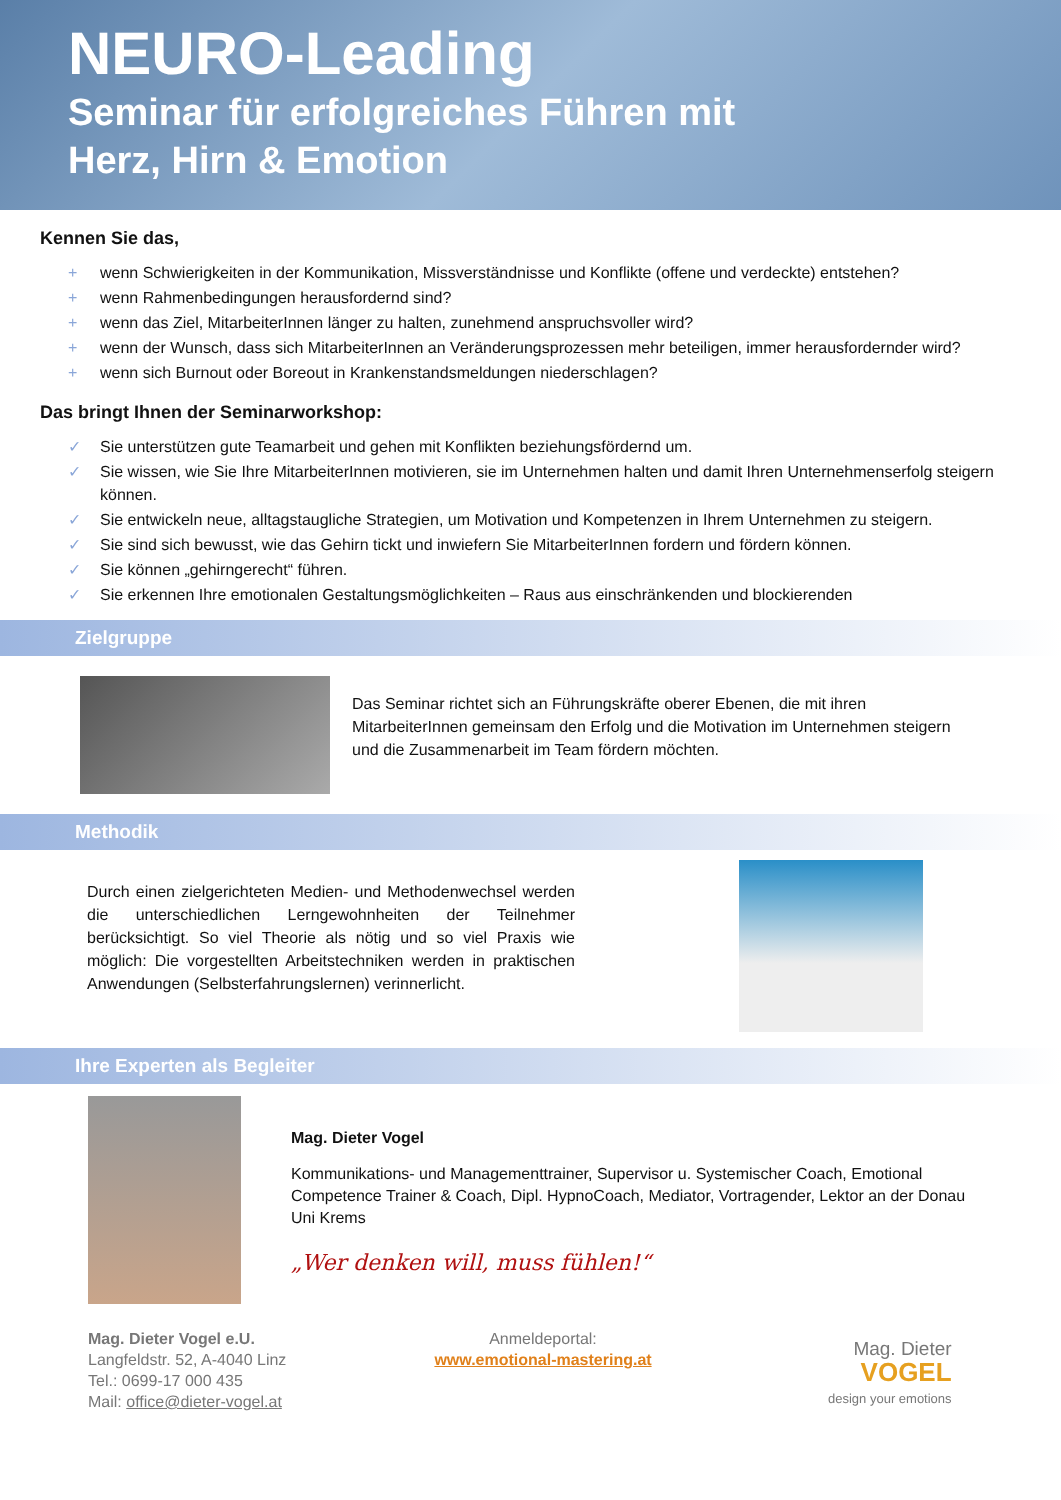NEURO-Leading
Seminar für erfolgreiches Führen mit
Herz, Hirn & Emotion
Kennen Sie das,
+ wenn Schwierigkeiten in der Kommunikation, Missverständnisse und Konflikte (offene und verdeckte) entstehen?
+ wenn Rahmenbedingungen herausfordernd sind?
+ wenn das Ziel, MitarbeiterInnen länger zu halten, zunehmend anspruchsvoller wird?
+ wenn der Wunsch, dass sich MitarbeiterInnen an Veränderungsprozessen mehr beteiligen, immer herausfordernder wird?
+ wenn sich Burnout oder Boreout in Krankenstandsmeldungen niederschlagen?
Das bringt Ihnen der Seminarworkshop:
✓ Sie unterstützen gute Teamarbeit und gehen mit Konflikten beziehungsfördernd um.
✓ Sie wissen, wie Sie Ihre MitarbeiterInnen motivieren, sie im Unternehmen halten und damit Ihren Unternehmenserfolg steigern können.
✓ Sie entwickeln neue, alltagstaugliche Strategien, um Motivation und Kompetenzen in Ihrem Unternehmen zu steigern.
✓ Sie sind sich bewusst, wie das Gehirn tickt und inwiefern Sie MitarbeiterInnen fordern und fördern können.
✓ Sie können „gehirngerecht“ führen.
✓ Sie erkennen Ihre emotionalen Gestaltungsmöglichkeiten – Raus aus einschränkenden und blockierenden
Zielgruppe
Das Seminar richtet sich an Führungskräfte oberer Ebenen, die mit ihren MitarbeiterInnen gemeinsam den Erfolg und die Motivation im Unternehmen steigern und die Zusammenarbeit im Team fördern möchten.
Methodik
Durch einen zielgerichteten Medien- und Methodenwechsel werden die unterschiedlichen Lerngewohnheiten der Teilnehmer berücksichtigt. So viel Theorie als nötig und so viel Praxis wie möglich: Die vorgestellten Arbeitstechniken werden in praktischen Anwendungen (Selbsterfahrungslernen) verinnerlicht.
Ihre Experten als Begleiter
Mag. Dieter Vogel
Kommunikations- und Managementtrainer, Supervisor u. Systemischer Coach, Emotional Competence Trainer & Coach, Dipl. HypnoCoach, Mediator, Vortragender, Lektor an der Donau Uni Krems
„Wer denken will, muss fühlen!“
Mag. Dieter Vogel e.U.
Langfeldstr. 52, A-4040 Linz
Tel.: 0699-17 000 435
Mail: office@dieter-vogel.at
Anmeldeportal:
www.emotional-mastering.at
Mag. Dieter
VOGEL
design your emotions